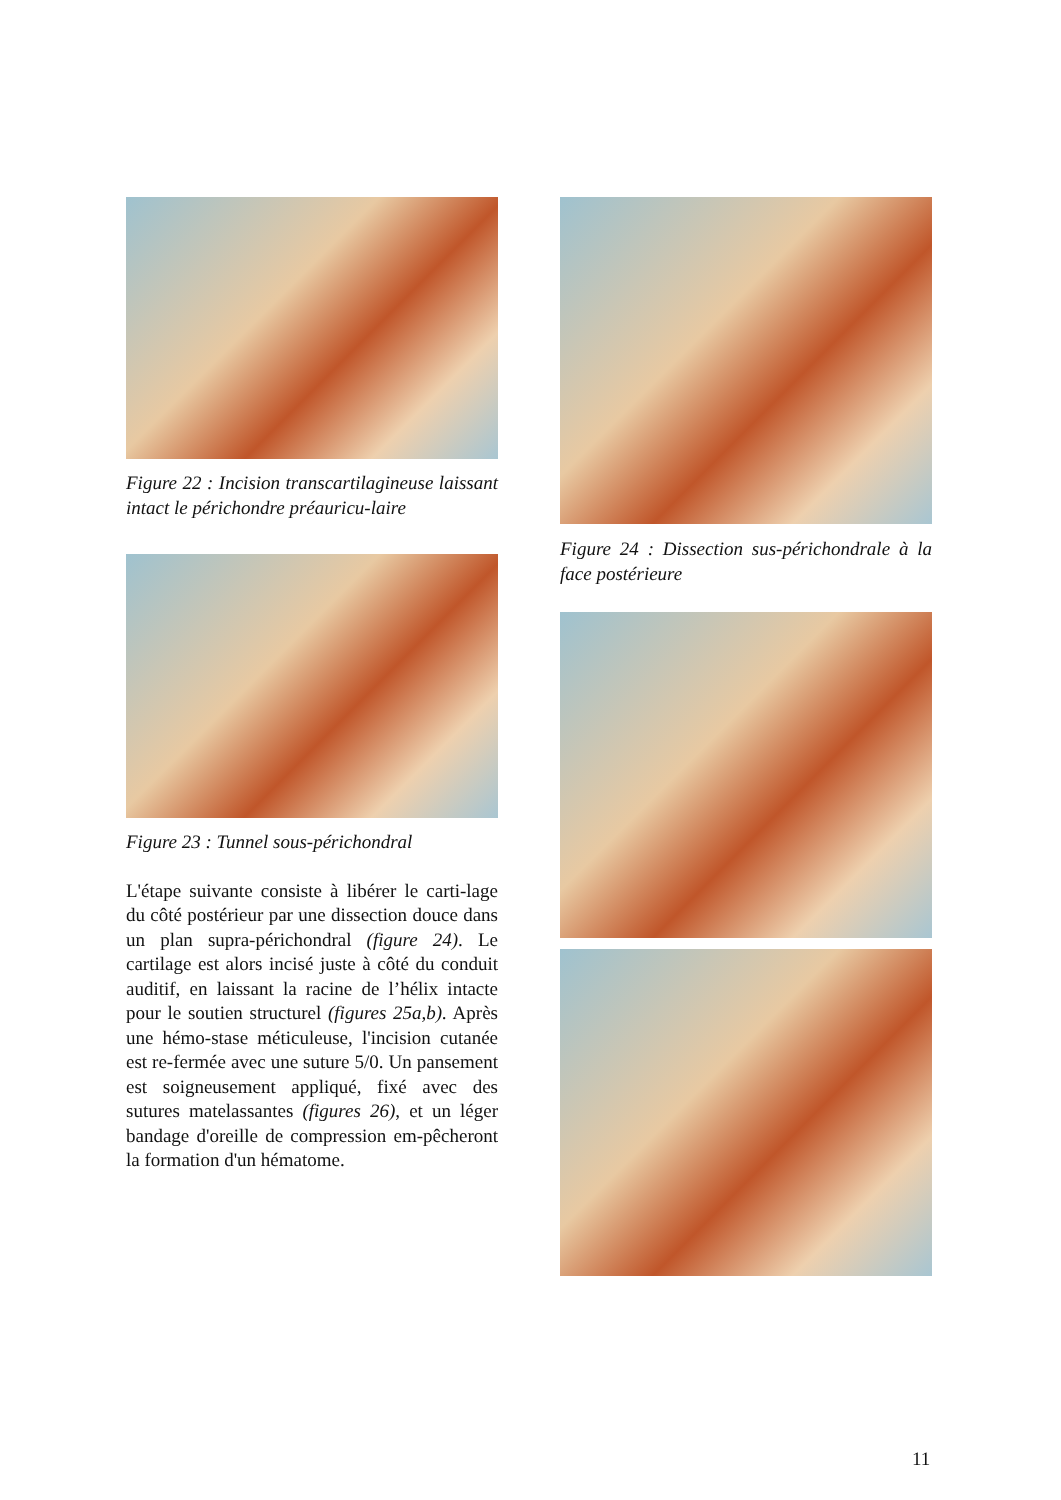Figure 22 : Incision transcartilagineuse laissant intact le périchondre préauricu-laire
Figure 23 : Tunnel sous-périchondral
L'étape suivante consiste à libérer le carti-lage du côté postérieur par une dissection douce dans un plan supra-périchondral (figure 24). Le cartilage est alors incisé juste à côté du conduit auditif, en laissant la racine de l’hélix intacte pour le soutien structurel (figures 25a,b). Après une hémo-stase méticuleuse, l'incision cutanée est re-fermée avec une suture 5/0. Un pansement est soigneusement appliqué, fixé avec des sutures matelassantes (figures 26), et un léger bandage d'oreille de compression em-pêcheront la formation d'un hématome.
Figure 24 : Dissection sus-périchondrale à la face postérieure
11